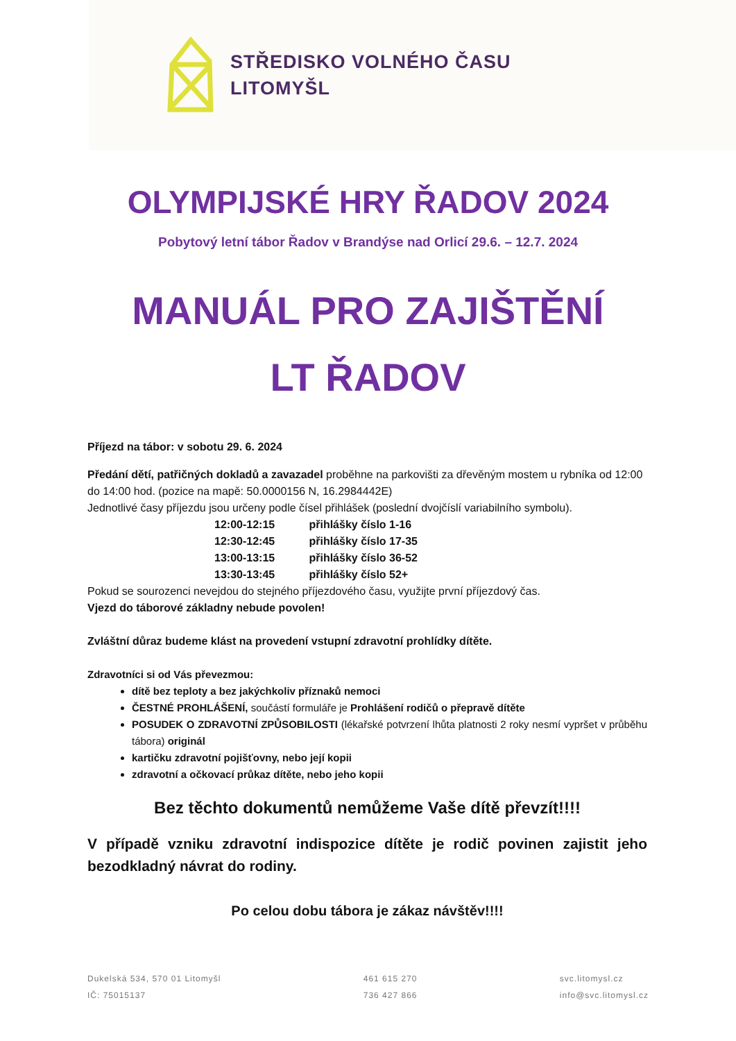STŘEDISKO VOLNÉHO ČASU
LITOMYŠL
OLYMPIJSKÉ HRY ŘADOV 2024
Pobytový letní tábor Řadov v Brandýse nad Orlicí 29.6. – 12.7. 2024
MANUÁL PRO ZAJIŠTĚNÍ
LT ŘADOV
Příjezd na tábor: v sobotu 29. 6. 2024
Předání dětí, patřičných dokladů a zavazadel proběhne na parkovišti za dřevěným mostem u rybníka od 12:00 do 14:00 hod. (pozice na mapě: 50.0000156 N, 16.2984442E)
Jednotlivé časy příjezdu jsou určeny podle čísel přihlášek (poslední dvojčíslí variabilního symbolu).
12:00-12:15 přihlášky číslo 1-16
12:30-12:45 přihlášky číslo 17-35
13:00-13:15 přihlášky číslo 36-52
13:30-13:45 přihlášky číslo 52+
Pokud se sourozenci nevejdou do stejného příjezdového času, využijte první příjezdový čas.
Vjezd do táborové základny nebude povolen!
Zvláštní důraz budeme klást na provedení vstupní zdravotní prohlídky dítěte.
Zdravotníci si od Vás převezmou:
dítě bez teploty a bez jakýchkoliv příznaků nemoci
ČESTNÉ PROHLÁŠENÍ, součástí formuláře je Prohlášení rodičů o přepravě dítěte
POSUDEK O ZDRAVOTNÍ ZPŮSOBILOSTI (lékařské potvrzení lhůta platnosti 2 roky nesmí vypršet v průběhu tábora) originál
kartičku zdravotní pojišťovny, nebo její kopii
zdravotní a očkovací průkaz dítěte, nebo jeho kopii
Bez těchto dokumentů nemůžeme Vaše dítě převzít!!!!
V případě vzniku zdravotní indispozice dítěte je rodič povinen zajistit jeho bezodkladný návrat do rodiny.
Po celou dobu tábora je zákaz návštěv!!!!
Dukelská 534, 570 01 Litomyšl
IČ: 75015137
461 615 270
736 427 866
svc.litomysl.cz
info@svc.litomysl.cz